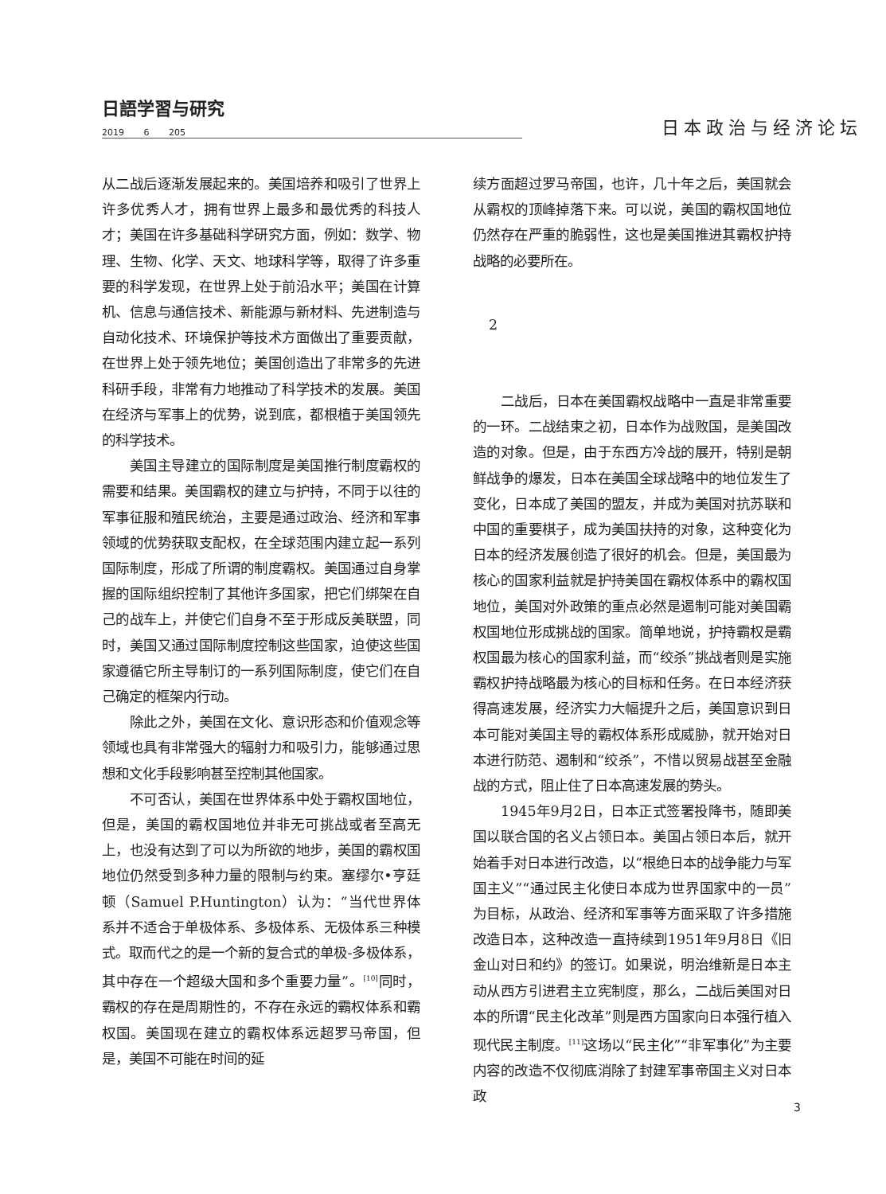日語学習与研究
2019 6 205
日本政治与经济论坛
从二战后逐渐发展起来的。美国培养和吸引了世界上许多优秀人才，拥有世界上最多和最优秀的科技人才；美国在许多基础科学研究方面，例如：数学、物理、生物、化学、天文、地球科学等，取得了许多重要的科学发现，在世界上处于前沿水平；美国在计算机、信息与通信技术、新能源与新材料、先进制造与自动化技术、环境保护等技术方面做出了重要贡献，在世界上处于领先地位；美国创造出了非常多的先进科研手段，非常有力地推动了科学技术的发展。美国在经济与军事上的优势，说到底，都根植于美国领先的科学技术。
美国主导建立的国际制度是美国推行制度霸权的需要和结果。美国霸权的建立与护持，不同于以往的军事征服和殖民统治，主要是通过政治、经济和军事领域的优势获取支配权，在全球范围内建立起一系列国际制度，形成了所谓的制度霸权。美国通过自身掌握的国际组织控制了其他许多国家，把它们绑架在自己的战车上，并使它们自身不至于形成反美联盟，同时，美国又通过国际制度控制这些国家，迫使这些国家遵循它所主导制订的一系列国际制度，使它们在自己确定的框架内行动。
除此之外，美国在文化、意识形态和价值观念等领域也具有非常强大的辐射力和吸引力，能够通过思想和文化手段影响甚至控制其他国家。
不可否认，美国在世界体系中处于霸权国地位，但是，美国的霸权国地位并非无可挑战或者至高无上，也没有达到了可以为所欲的地步，美国的霸权国地位仍然受到多种力量的限制与约束。塞缪尔•亨廷顿（Samuel P.Huntington）认为：“当代世界体系并不适合于单极体系、多极体系、无极体系三种模式。取而代之的是一个新的复合式的单极-多极体系，其中存在一个超级大国和多个重要力量”。<sup>[10]</sup>同时，霸权的存在是周期性的，不存在永远的霸权体系和霸权国。美国现在建立的霸权体系远超罗马帝国，但是，美国不可能在时间的延
续方面超过罗马帝国，也许，几十年之后，美国就会从霸权的顶峰掉落下来。可以说，美国的霸权国地位仍然存在严重的脆弱性，这也是美国推进其霸权护持战略的必要所在。
2
二战后，日本在美国霸权战略中一直是非常重要的一环。二战结束之初，日本作为战败国，是美国改造的对象。但是，由于东西方冷战的展开，特别是朝鲜战争的爆发，日本在美国全球战略中的地位发生了变化，日本成了美国的盟友，并成为美国对抗苏联和中国的重要棋子，成为美国扶持的对象，这种变化为日本的经济发展创造了很好的机会。但是，美国最为核心的国家利益就是护持美国在霸权体系中的霸权国地位，美国对外政策的重点必然是遏制可能对美国霸权国地位形成挑战的国家。简单地说，护持霸权是霸权国最为核心的国家利益，而“绞杀”挑战者则是实施霸权护持战略最为核心的目标和任务。在日本经济获得高速发展，经济实力大幅提升之后，美国意识到日本可能对美国主导的霸权体系形成威胁，就开始对日本进行防范、遏制和“绞杀”，不惜以贸易战甚至金融战的方式，阻止住了日本高速发展的势头。
1945年9月2日，日本正式签署投降书，随即美国以联合国的名义占领日本。美国占领日本后，就开始着手对日本进行改造，以“根绝日本的战争能力与军国主义”“通过民主化使日本成为世界国家中的一员”为目标，从政治、经济和军事等方面采取了许多措施改造日本，这种改造一直持续到1951年9月8日《旧金山对日和约》的签订。如果说，明治维新是日本主动从西方引进君主立宪制度，那么，二战后美国对日本的所谓“民主化改革”则是西方国家向日本强行植入现代民主制度。<sup>[11]</sup>这场以“民主化”“非军事化”为主要内容的改造不仅彻底消除了封建军事帝国主义对日本政
3